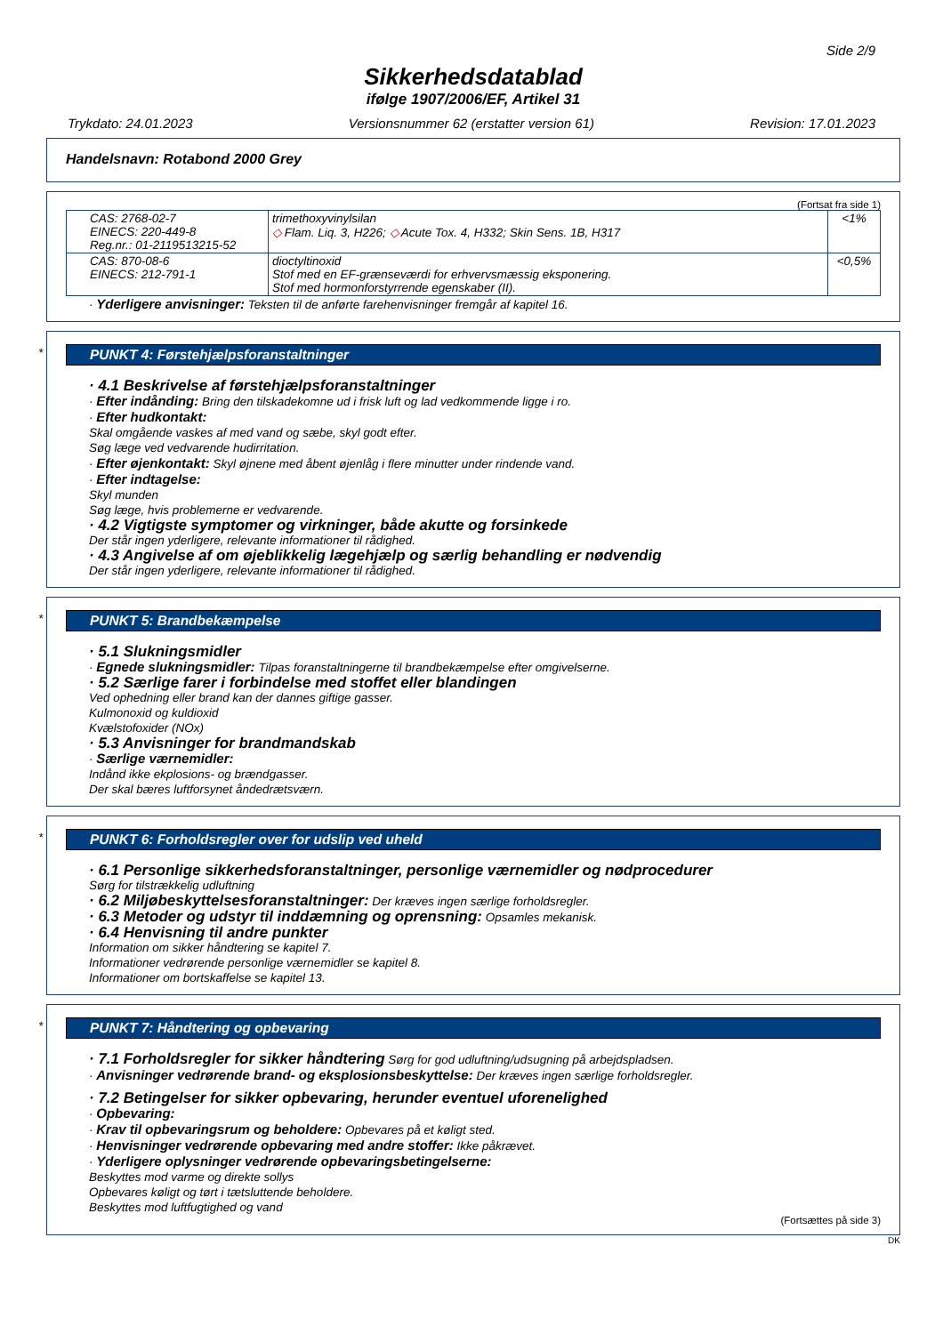Side 2/9
Sikkerhedsdatablad
ifølge 1907/2006/EF, Artikel 31
Trykdato: 24.01.2023 Versionsnummer 62 (erstatter version 61) Revision: 17.01.2023
Handelsnavn: Rotabond 2000 Grey
(Fortsat fra side 1)
| CAS: 2768-02-7 EINECS: 220-449-8 Reg.nr.: 01-2119513215-52 | trimethoxyvinylsilan ◇ Flam. Liq. 3, H226; ◇ Acute Tox. 4, H332; Skin Sens. 1B, H317 | <1% |
| CAS: 870-08-6 EINECS: 212-791-1 | dioctyltinoxid Stof med en EF-grænseværdi for erhvervsmæssig eksponering. Stof med hormonforstyrrende egenskaber (II). | <0,5% |
· Yderligere anvisninger: Teksten til de anførte farehenvisninger fremgår af kapitel 16.
*
PUNKT 4: Førstehjælpsforanstaltninger
· 4.1 Beskrivelse af førstehjælpsforanstaltninger
· Efter indånding: Bring den tilskadekomne ud i frisk luft og lad vedkommende ligge i ro.
· Efter hudkontakt:
Skal omgående vaskes af med vand og sæbe, skyl godt efter.
Søg læge ved vedvarende hudirritation.
· Efter øjenkontakt: Skyl øjnene med åbent øjenlåg i flere minutter under rindende vand.
· Efter indtagelse:
Skyl munden
Søg læge, hvis problemerne er vedvarende.
· 4.2 Vigtigste symptomer og virkninger, både akutte og forsinkede
Der står ingen yderligere, relevante informationer til rådighed.
· 4.3 Angivelse af om øjeblikkelig lægehjælp og særlig behandling er nødvendig
Der står ingen yderligere, relevante informationer til rådighed.
*
PUNKT 5: Brandbekæmpelse
· 5.1 Slukningsmidler
· Egnede slukningsmidler: Tilpas foranstaltningerne til brandbekæmpelse efter omgivelserne.
· 5.2 Særlige farer i forbindelse med stoffet eller blandingen
Ved ophedning eller brand kan der dannes giftige gasser.
Kulmonoxid og kuldioxid
Kvælstofoxider (NOx)
· 5.3 Anvisninger for brandmandskab
· Særlige værnemidler:
Indånd ikke ekplosions- og brændgasser.
Der skal bæres luftforsynet åndedrætsværn.
*
PUNKT 6: Forholdsregler over for udslip ved uheld
· 6.1 Personlige sikkerhedsforanstaltninger, personlige værnemidler og nødprocedurer
Sørg for tilstrækkelig udluftning
· 6.2 Miljøbeskyttelsesforanstaltninger: Der kræves ingen særlige forholdsregler.
· 6.3 Metoder og udstyr til inddæmning og oprensning: Opsamles mekanisk.
· 6.4 Henvisning til andre punkter
Information om sikker håndtering se kapitel 7.
Informationer vedrørende personlige værnemidler se kapitel 8.
Informationer om bortskaffelse se kapitel 13.
*
PUNKT 7: Håndtering og opbevaring
· 7.1 Forholdsregler for sikker håndtering Sørg for god udluftning/udsugning på arbejdspladsen.
· Anvisninger vedrørende brand- og eksplosionsbeskyttelse: Der kræves ingen særlige forholdsregler.
· 7.2 Betingelser for sikker opbevaring, herunder eventuel uforenelighed
· Opbevaring:
· Krav til opbevaringsrum og beholdere: Opbevares på et køligt sted.
· Henvisninger vedrørende opbevaring med andre stoffer: Ikke påkrævet.
· Yderligere oplysninger vedrørende opbevaringsbetingelserne:
Beskyttes mod varme og direkte sollys
Opbevares køligt og tørt i tætsluttende beholdere.
Beskyttes mod luftfugtighed og vand
(Fortsættes på side 3)
DK